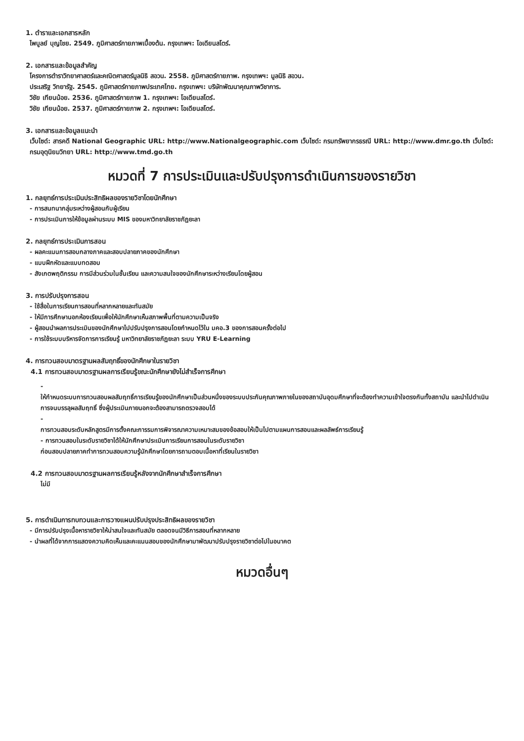1. ตำราและเอกสารหลัก
ไพบูลย์ บุญไชย. 2549. ภูมิศาสตร์กายภาพเบื้องต้น. กรุงเทพฯ: โอเดียนสโตร์.
2. เอกสารและข้อมูลสำคัญ
โครงการตำราวิทยาศาสตร์และคณิตศาสตร์มูลนิธิ สอวน. 2558. ภูมิศาสตร์กายภาพ. กรุงเทพฯ: มูลนิธิ สอวน.
ประเสริฐ วิทยารัฐ. 2545. ภูมิศาสตร์กายภาพประเทศไทย. กรุงเทพฯ: บริษัทพัฒนาคุณภาพวิชาการ.
วิชัย เทียนน้อย. 2536. ภูมิศาสตร์กายภาพ 1. กรุงเทพฯ: โอเดียนสโตร์.
วิชัย เทียนน้อย. 2537. ภูมิศาสตร์กายภาพ 2. กรุงเทพฯ: โอเดียนสโตร์.
3. เอกสารและข้อมูลแนะนำ
เว็บไซด์: สารคดี National Geographic URL: http://www.Nationalgeographic.com เว็บไซด์: กรมทรัพยากรธรณี URL: http://www.dmr.go.th เว็บไซด์: กรมอุตุนิยมวิทยา URL: http://www.tmd.go.th
หมวดที่ 7 การประเมินและปรับปรุงการดำเนินการของรายวิชา
1. กลยุทธ์การประเมินประสิทธิผลของรายวิชาโดยนักศึกษา
- การสนทนากลุ่มระหว่างผู้สอนกับผู้เรียน
- การประเมินการให้ข้อมูลผ่านระบบ MIS ของมหาวิทยาลัยราชภัฏยะลา
2. กลยุทธ์การประเมินการสอน
- ผลคะแนนการสอบกลางภาคและสอบปลายภาคของนักศึกษา
- แบบฝึกหัดและแบบทดสอบ
- สังเกตพฤติกรรม การมีส่วนร่วมในชั้นเรียน และความสนใจของนักศึกษาระหว่างเรียนโดยผู้สอน
3. การปรับปรุงการสอน
- ใช้สื่อในการเรียนการสอนที่หลากหลายและทันสมัย
- ให้มีการศึกษานอกห้องเรียนเพื่อให้นักศึกษาเห็นสภาพพื้นที่ตามความเป็นจริง
- ผู้สอนนำผลการประเมินของนักศึกษาไปปรับปรุงการสอนโดยกำหนดไว้ใน มคอ.3 ของการสอนครั้งต่อไป
- การใช้ระบบบริหารจัดการการเรียนรู้ มหาวิทยาลัยราชภัฏยะลา ระบบ YRU E-Learning
4. การทวนสอบมาตรฐานผลสัมฤทธิ์ของนักศึกษาในรายวิชา
4.1 การทวนสอบมาตรฐานผลการเรียนรู้ขณะนักศึกษายังไม่สำเร็จการศึกษา
-
ให้กำหนดระบบการทวนสอบผลสัมฤทธิ์การเรียนรู้ของนักศึกษาเป็นส่วนหนึ่งของระบบประกันคุณภาพภายในของสถาบันอุดมศึกษาที่จะต้องทำความเข้าใจตรงกันทั้งสถาบัน และนำไปดำเนินการจนบรรลุผลสัมฤทธิ์ ซึ่งผู้ประเมินภายนอกจะต้องสามารถตรวจสอบได้
-
การทวนสอบระดับหลักสูตรมีการตั้งคณะการรมการพิจารณาความเหมาะสมของข้อสอบให้เป็นไปตามแผนการสอนและผลลัพธ์การเรียนรู้
- การทวนสอบในระดับรายวิชาได้ให้นักศึกษาประเมินการเรียนการสอนในระดับรายวิชา
ก่อนสอบปลายภาคทำการทวนสอบความรู้นักศึกษาโดยการถามตอบเนื้อหาที่เรียนในรายวิชา
4.2 การทวนสอบมาตรฐานผลการเรียนรู้หลังจากนักศึกษาสำเร็จการศึกษา
ไม่มี
5. การดำเนินการทบทวนและการวางแผนปรับปรุงประสิทธิผลของรายวิชา
- มีการปรับปรุงเนื้อหารายวิชาให้น่าสนใจและทันสมัย ตลอดจนมีวิธีการสอนที่หลากหลาย
- นำผลที่ได้จากการแสดงความคิดเห็นและคะแนนสอบของนักศึกษามาพัฒนาปรับปรุงรายวิชาต่อไปในอนาคต
หมวดอื่นๆ